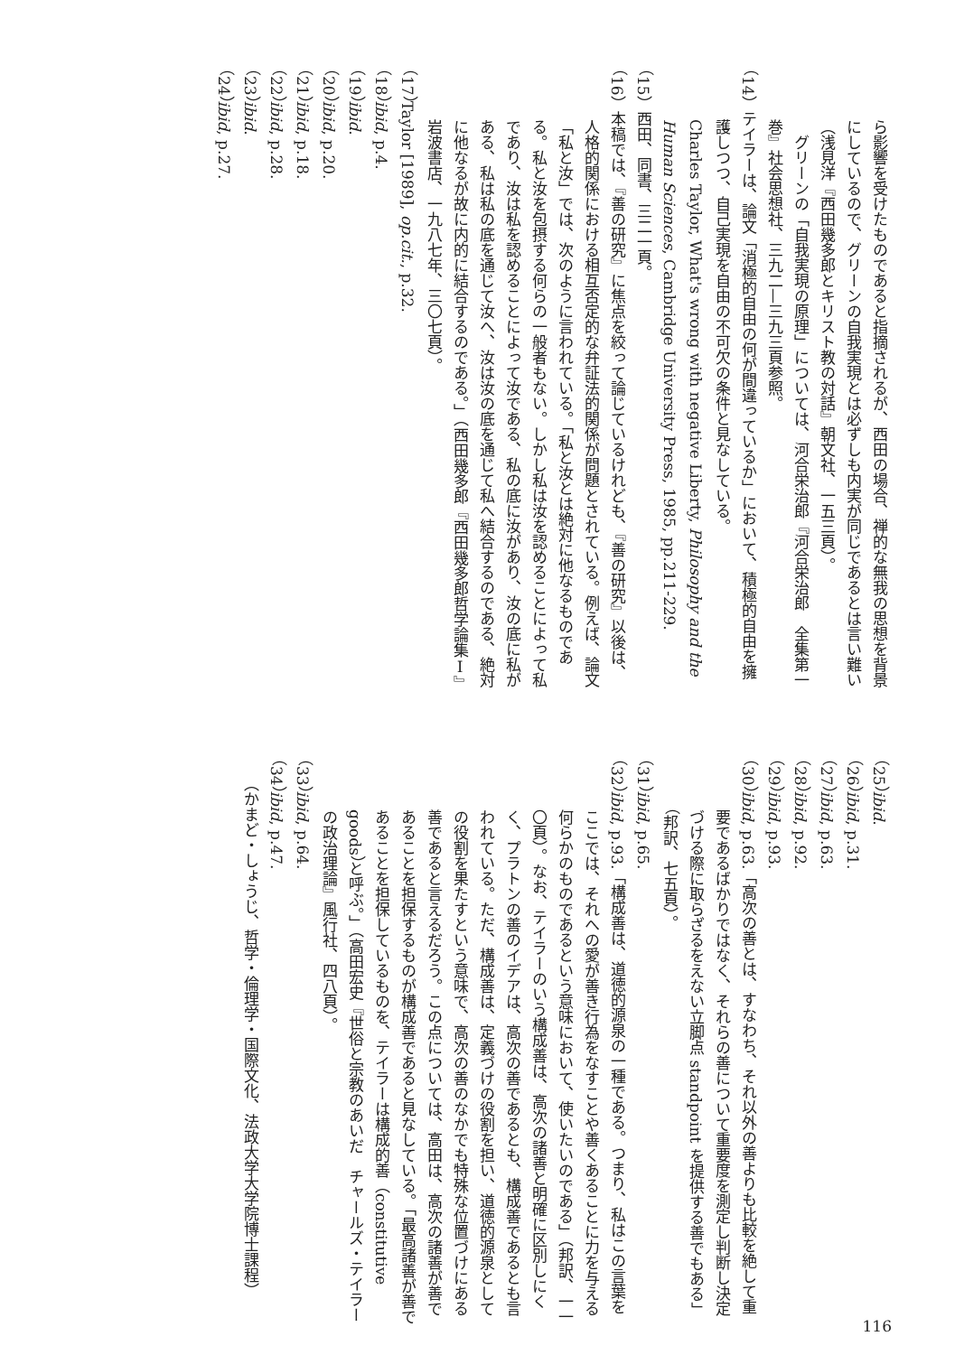ら影響を受けたものであると指摘されるが、西田の場合、禅的な無我の思想を背景にしているので、グリーンの自我実現とは必ずしも内実が同じであるとは言い難い（浅見洋『西田幾多郎とキリスト教の対話』朝文社、一五三頁）。
　グリーンの「自我実現の原理」については、河合栄治郎『河合栄治郎　全集第一巻』社会思想社、三九二—三九三頁参照。
（14）テイラーは、論文「消極的自由の何が間違っているか」において、積極的自由を擁護しつつ、自己実現を自由の不可欠の条件と見なしている。
Charles Taylor, What's wrong with negative Liberty, Philosophy and the Human Sciences, Cambridge University Press, 1985, pp.211-229.
（15）西田、同書、三二一頁。
（16）本稿では、『善の研究』に焦点を絞って論じているけれども、『善の研究』以後は、人格的関係における相互否定的な弁証法的関係が問題とされている。例えば、論文「私と汝」では、次のように言われている。「私と汝とは絶対に他なるものである。私と汝を包摂する何らの一般者もない。しかし私は汝を認めることによって私であり、汝は私を認めることによって汝である、私の底に汝があり、汝の底に私がある、私は私の底を通じて汝へ、汝は汝の底を通じて私へ結合するのである、絶対に他なるが故に内的に結合するのである。」（西田幾多郎『西田幾多郎哲学論集Ⅰ』岩波書店、一九八七年、三〇七頁）。
（17）Taylor [1989], op.cit., p.32.
（18）ibid, p.4.
（19）ibid.
（20）ibid, p.20.
（21）ibid, p.18.
（22）ibid, p.28.
（23）ibid.
（24）ibid, p.27.
（25）ibid.
（26）ibid, p.31.
（27）ibid, p.63.
（28）ibid, p.92.
（29）ibid, p.93.
（30）ibid, p.63.「高次の善とは、すなわち、それ以外の善よりも比較を絶して重要であるばかりではなく、それらの善について重要度を測定し判断し決定づける際に取らざるをえない立脚点 standpoint を提供する善でもある」（邦訳、七五頁）。
（31）ibid, p.65.
（32）ibid, p.93.「構成善は、道徳的源泉の一種である。つまり、私はこの言葉をここでは、それへの愛が善き行為をなすことや善くあることに力を与える何らかのものであるという意味において、使いたいのである」（邦訳、一一〇頁）。なお、テイラーのいう構成善は、高次の諸善と明確に区別しにくく、プラトンの善のイデアは、高次の善であるとも、構成善であるとも言われている。ただ、構成善は、定義づけの役割を担い、道徳的源泉としての役割を果たすという意味で、高次の善のなかでも特殊な位置づけにある善であると言えるだろう。この点については、高田は、高次の諸善が善であることを担保するものが構成善であると見なしている。「最高諸善が善であることを担保しているものを、テイラーは構成的善（constitutive goods）と呼ぶ。」（高田宏史『世俗と宗教のあいだ　チャールズ・テイラーの政治理論』風行社、四八頁）。
（33）ibid, p.64.
（34）ibid, p.47.
（かまど・しょうじ、哲学・倫理学・国際文化、法政大学大学院博士課程）
116